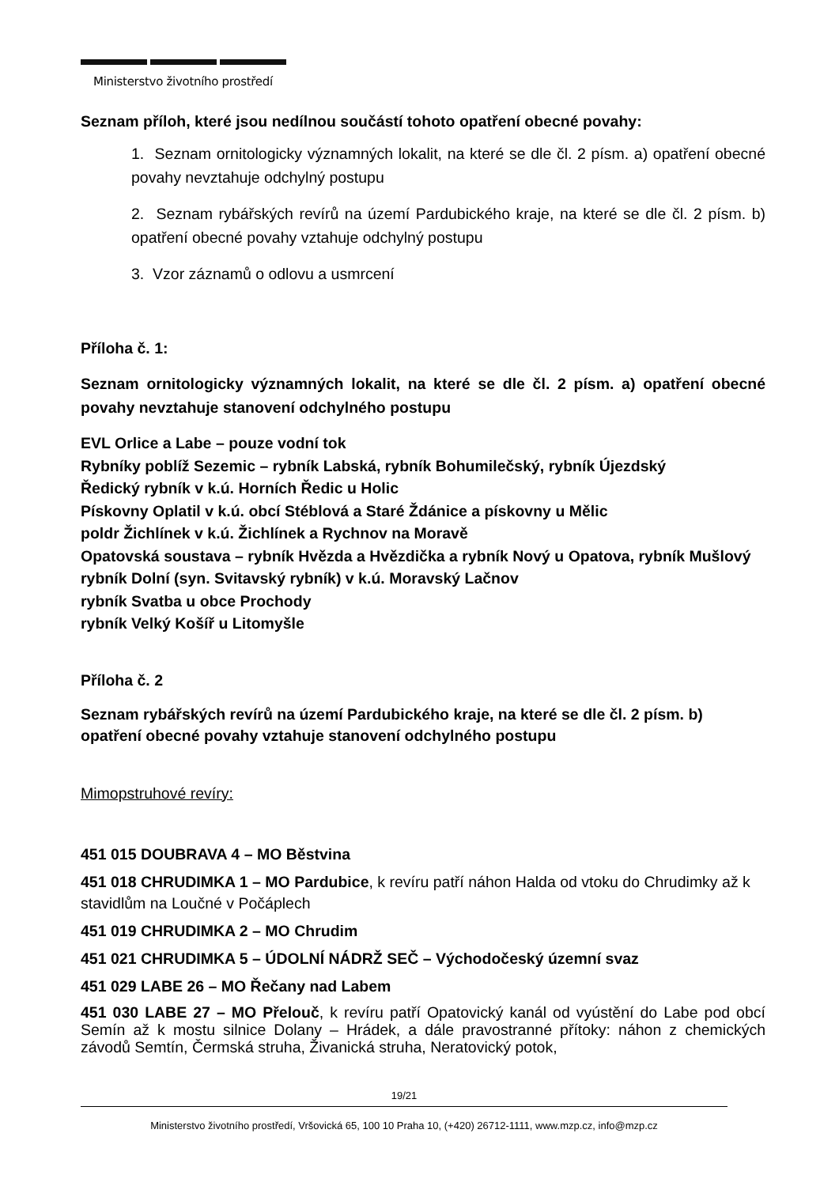Ministerstvo životního prostředí
Seznam příloh, které jsou nedílnou součástí tohoto opatření obecné povahy:
1. Seznam ornitologicky významných lokalit, na které se dle čl. 2 písm. a) opatření obecné povahy nevztahuje odchylný postupu
2. Seznam rybářských revírů na území Pardubického kraje, na které se dle čl. 2 písm. b) opatření obecné povahy vztahuje odchylný postupu
3. Vzor záznamů o odlovu a usmrcení
Příloha č. 1:
Seznam ornitologicky významných lokalit, na které se dle čl. 2 písm. a) opatření obecné povahy nevztahuje stanovení odchylného postupu
EVL Orlice a Labe – pouze vodní tok
Rybníky poblíž Sezemic – rybník Labská, rybník Bohumilečský, rybník Újezdský
Ředický rybník v k.ú. Horních Ředic u Holic
Pískovny Oplatil v k.ú. obcí Stéblová a Staré Ždánice a pískovny u Mělic
poldr Žichlínek v k.ú. Žichlínek a Rychnov na Moravě
Opatovská soustava – rybník Hvězda a Hvězdička a rybník Nový u Opatova, rybník Mušlový
rybník Dolní (syn. Svitavský rybník) v k.ú. Moravský Lačnov
rybník Svatba u obce Prochody
rybník Velký Košíř u Litomyšle
Příloha č. 2
Seznam rybářských revírů na území Pardubického kraje, na které se dle čl. 2 písm. b) opatření obecné povahy vztahuje stanovení odchylného postupu
Mimopstruhové revíry:
451 015 DOUBRAVA 4 – MO Běstvina
451 018 CHRUDIMKA 1 – MO Pardubice, k revíru patří náhon Halda od vtoku do Chrudimky až k stavidlům na Loučné v Počáplech
451 019 CHRUDIMKA 2 – MO Chrudim
451 021 CHRUDIMKA 5 – ÚDOLNÍ NÁDRŽ SEČ – Východočeský územní svaz
451 029 LABE 26 – MO Řečany nad Labem
451 030 LABE 27 – MO Přelouč, k revíru patří Opatovický kanál od vyústění do Labe pod obcí Semín až k mostu silnice Dolany – Hrádek, a dále pravostranné přítoky: náhon z chemických závodů Semtín, Čermská struha, Živanická struha, Neratovický potok,
19/21
Ministerstvo životního prostředí, Vršovická 65, 100 10 Praha 10, (+420) 26712-1111, www.mzp.cz, info@mzp.cz